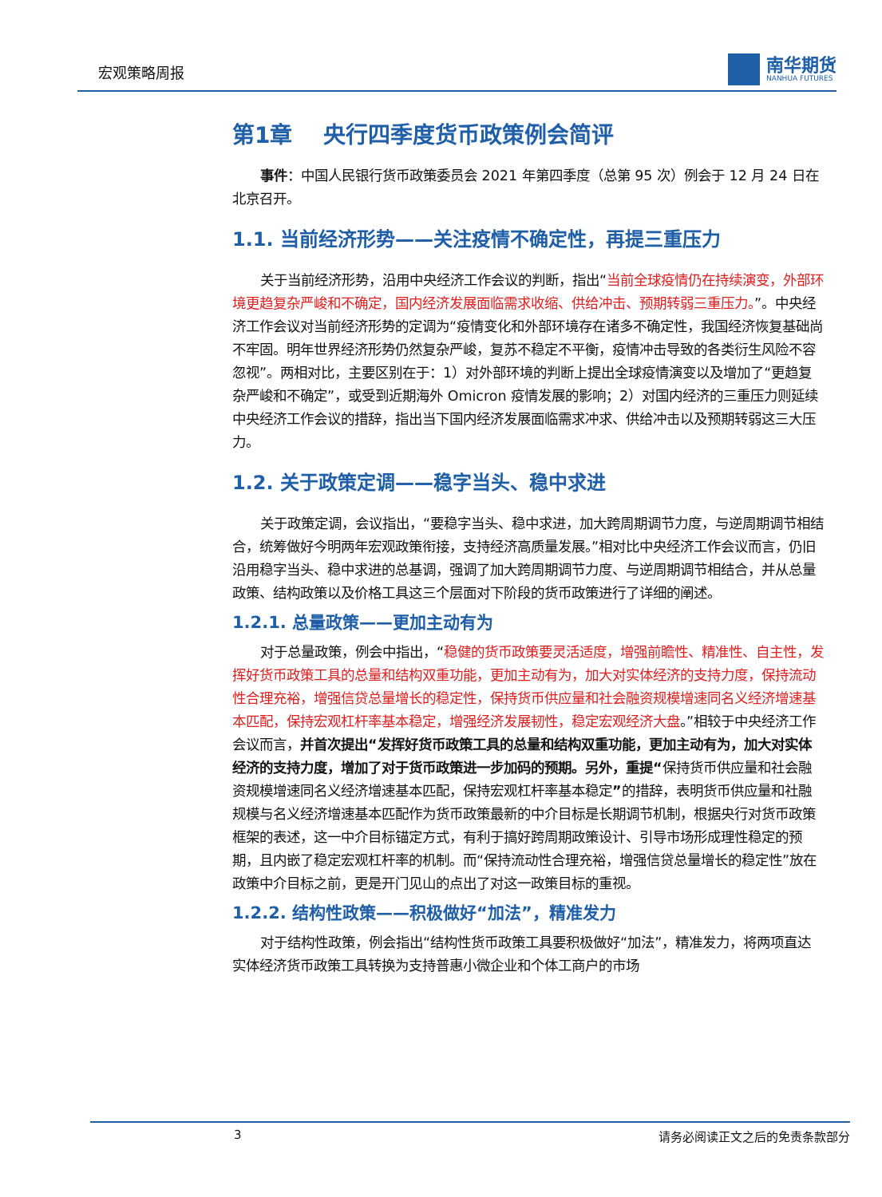宏观策略周报
南华期货
NANHUA FUTURES
第1章 央行四季度货币政策例会简评
事件：中国人民银行货币政策委员会 2021 年第四季度（总第 95 次）例会于 12 月 24 日在北京召开。
1.1. 当前经济形势——关注疫情不确定性，再提三重压力
关于当前经济形势，沿用中央经济工作会议的判断，指出“当前全球疫情仍在持续演变，外部环境更趋复杂严峻和不确定，国内经济发展面临需求收缩、供给冲击、预期转弱三重压力。”。中央经济工作会议对当前经济形势的定调为“疫情变化和外部环境存在诸多不确定性，我国经济恢复基础尚不牢固。明年世界经济形势仍然复杂严峻，复苏不稳定不平衡，疫情冲击导致的各类衍生风险不容忽视”。两相对比，主要区别在于：1）对外部环境的判断上提出全球疫情演变以及增加了“更趋复杂严峻和不确定”，或受到近期海外 Omicron 疫情发展的影响；2）对国内经济的三重压力则延续中央经济工作会议的措辞，指出当下国内经济发展面临需求冲求、供给冲击以及预期转弱这三大压力。
1.2. 关于政策定调——稳字当头、稳中求进
关于政策定调，会议指出，“要稳字当头、稳中求进，加大跨周期调节力度，与逆周期调节相结合，统筹做好今明两年宏观政策衔接，支持经济高质量发展。”相对比中央经济工作会议而言，仍旧沿用稳字当头、稳中求进的总基调，强调了加大跨周期调节力度、与逆周期调节相结合，并从总量政策、结构政策以及价格工具这三个层面对下阶段的货币政策进行了详细的阐述。
1.2.1. 总量政策——更加主动有为
对于总量政策，例会中指出，“稳健的货币政策要灵活适度，增强前瞻性、精准性、自主性，发挥好货币政策工具的总量和结构双重功能，更加主动有为，加大对实体经济的支持力度，保持流动性合理充裕，增强信贷总量增长的稳定性，保持货币供应量和社会融资规模增速同名义经济增速基本匹配，保持宏观杠杆率基本稳定，增强经济发展韧性，稳定宏观经济大盘。”相较于中央经济工作会议而言，并首次提出“发挥好货币政策工具的总量和结构双重功能，更加主动有为，加大对实体经济的支持力度，增加了对于货币政策进一步加码的预期。另外，重提“保持货币供应量和社会融资规模增速同名义经济增速基本匹配，保持宏观杠杆率基本稳定”的措辞，表明货币供应量和社融规模与名义经济增速基本匹配作为货币政策最新的中介目标是长期调节机制，根据央行对货币政策框架的表述，这一中介目标锚定方式，有利于搞好跨周期政策设计、引导市场形成理性稳定的预期，且内嵌了稳定宏观杠杆率的机制。而“保持流动性合理充裕，增强信贷总量增长的稳定性”放在政策中介目标之前，更是开门见山的点出了对这一政策目标的重视。
1.2.2. 结构性政策——积极做好“加法”，精准发力
对于结构性政策，例会指出“结构性货币政策工具要积极做好“加法”，精准发力，将两项直达实体经济货币政策工具转换为支持普惠小微企业和个体工商户的市场
3 请务必阅读正文之后的免责条款部分